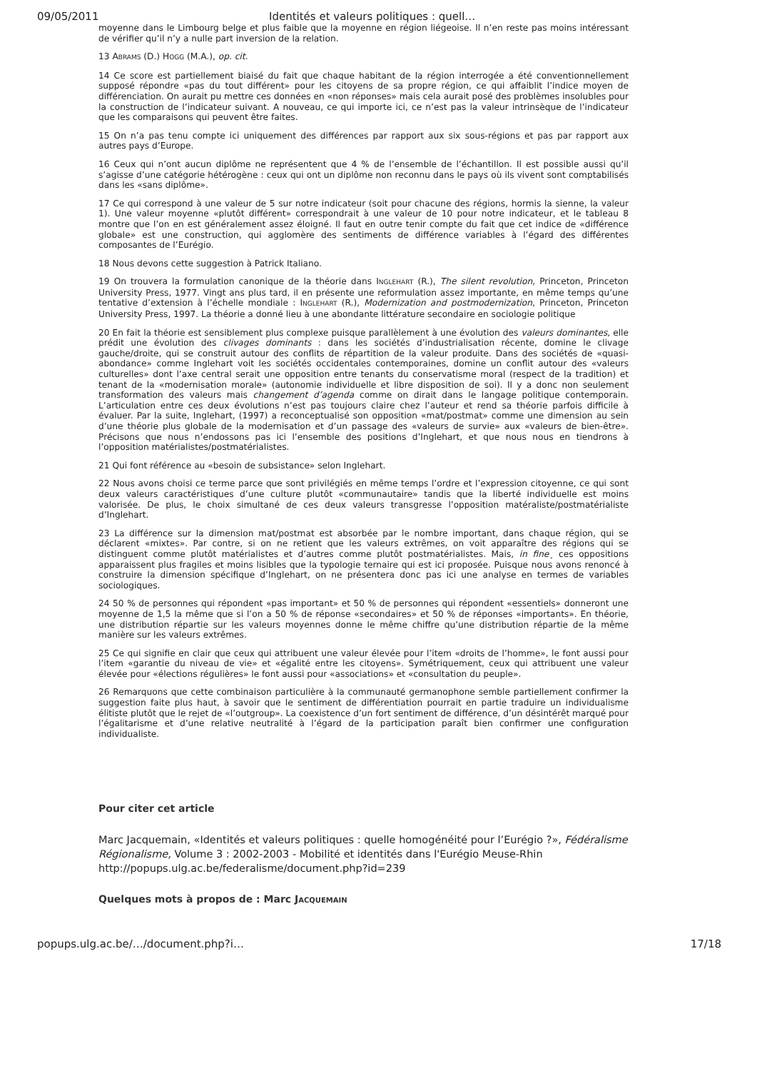09/05/2011 Identités et valeurs politiques : quell…
moyenne dans le Limbourg belge et plus faible que la moyenne en région liégeoise. Il n’en reste pas moins intéressant de vérifier qu’il n’y a nulle part inversion de la relation.
13 ABRAMS (D.) HOGG (M.A.), op. cit.
14 Ce score est partiellement biaisé du fait que chaque habitant de la région interrogée a été conventionnellement supposé répondre «pas du tout différent» pour les citoyens de sa propre région, ce qui affaiblit l’indice moyen de différenciation. On aurait pu mettre ces données en «non réponses» mais cela aurait posé des problèmes insolubles pour la construction de l’indicateur suivant. A nouveau, ce qui importe ici, ce n’est pas la valeur intrinsèque de l’indicateur que les comparaisons qui peuvent être faites.
15 On n’a pas tenu compte ici uniquement des différences par rapport aux six sous-régions et pas par rapport aux autres pays d’Europe.
16 Ceux qui n’ont aucun diplôme ne représentent que 4 % de l’ensemble de l’échantillon. Il est possible aussi qu’il s’agisse d’une catégorie hétérogène : ceux qui ont un diplôme non reconnu dans le pays où ils vivent sont comptabilisés dans les «sans diplôme».
17 Ce qui correspond à une valeur de 5 sur notre indicateur (soit pour chacune des régions, hormis la sienne, la valeur 1). Une valeur moyenne «plutôt différent» correspondrait à une valeur de 10 pour notre indicateur, et le tableau 8 montre que l’on en est généralement assez éloigné. Il faut en outre tenir compte du fait que cet indice de «différence globale» est une construction, qui agglomère des sentiments de différence variables à l’égard des différentes composantes de l’Eurégio.
18 Nous devons cette suggestion à Patrick Italiano.
19 On trouvera la formulation canonique de la théorie dans INGLEHART (R.), The silent revolution, Princeton, Princeton University Press, 1977. Vingt ans plus tard, il en présente une reformulation assez importante, en même temps qu’une tentative d’extension à l’échelle mondiale : INGLEHART (R.), Modernization and postmodernization, Princeton, Princeton University Press, 1997. La théorie a donné lieu à une abondante littérature secondaire en sociologie politique
20 En fait la théorie est sensiblement plus complexe puisque parallèlement à une évolution des valeurs dominantes, elle prédit une évolution des clivages dominants : dans les sociétés d’industrialisation récente, domine le clivage gauche/droite, qui se construit autour des conflits de répartition de la valeur produite. Dans des sociétés de «quasi-abondance» comme Inglehart voit les sociétés occidentales contemporaines, domine un conflit autour des «valeurs culturelles» dont l’axe central serait une opposition entre tenants du conservatisme moral (respect de la tradition) et tenant de la «modernisation morale» (autonomie individuelle et libre disposition de soi). Il y a donc non seulement transformation des valeurs mais changement d’agenda comme on dirait dans le langage politique contemporain. L’articulation entre ces deux évolutions n’est pas toujours claire chez l’auteur et rend sa théorie parfois difficile à évaluer. Par la suite, Inglehart, (1997) a reconceptualisé son opposition «mat/postmat» comme une dimension au sein d’une théorie plus globale de la modernisation et d’un passage des «valeurs de survie» aux «valeurs de bien-être». Précisons que nous n’endossons pas ici l’ensemble des positions d’Inglehart, et que nous nous en tiendrons à l’opposition matérialistes/postmatérialistes.
21 Qui font référence au «besoin de subsistance» selon Inglehart.
22 Nous avons choisi ce terme parce que sont privilégiés en même temps l’ordre et l’expression citoyenne, ce qui sont deux valeurs caractéristiques d’une culture plutôt «communautaire» tandis que la liberté individuelle est moins valorisée. De plus, le choix simultané de ces deux valeurs transgresse l’opposition matéraliste/postmatérialiste d’Inglehart.
23 La différence sur la dimension mat/postmat est absorbée par le nombre important, dans chaque région, qui se déclarent «mixtes». Par contre, si on ne retient que les valeurs extrêmes, on voit apparaître des régions qui se distinguent comme plutôt matérialistes et d’autres comme plutôt postmatérialistes. Mais, in fine¸ ces oppositions apparaissent plus fragiles et moins lisibles que la typologie ternaire qui est ici proposée. Puisque nous avons renoncé à construire la dimension spécifique d’Inglehart, on ne présentera donc pas ici une analyse en termes de variables sociologiques.
24 50 % de personnes qui répondent «pas important» et 50 % de personnes qui répondent «essentiels» donneront une moyenne de 1,5 la même que si l’on a 50 % de réponse «secondaires» et 50 % de réponses «importants». En théorie, une distribution répartie sur les valeurs moyennes donne le même chiffre qu’une distribution répartie de la même manière sur les valeurs extrêmes.
25 Ce qui signifie en clair que ceux qui attribuent une valeur élevée pour l’item «droits de l’homme», le font aussi pour l’item «garantie du niveau de vie» et «égalité entre les citoyens». Symétriquement, ceux qui attribuent une valeur élevée pour «élections régulières» le font aussi pour «associations» et «consultation du peuple».
26 Remarquons que cette combinaison particulière à la communauté germanophone semble partiellement confirmer la suggestion faite plus haut, à savoir que le sentiment de différentiation pourrait en partie traduire un individualisme élitiste plutôt que le rejet de «l’outgroup». La coexistence d’un fort sentiment de différence, d’un désintérêt marqué pour l’égalitarisme et d’une relative neutralité à l’égard de la participation paraît bien confirmer une configuration individualiste.
Pour citer cet article
Marc Jacquemain, «Identités et valeurs politiques : quelle homogénéité pour l’Eurégio ?», Fédéralisme Régionalisme, Volume 3 : 2002-2003 - Mobilité et identités dans l'Eurégio Meuse-Rhin
http://popups.ulg.ac.be/federalisme/document.php?id=239
Quelques mots à propos de : Marc JACQUEMAIN
popups.ulg.ac.be/…/document.php?i… 17/18